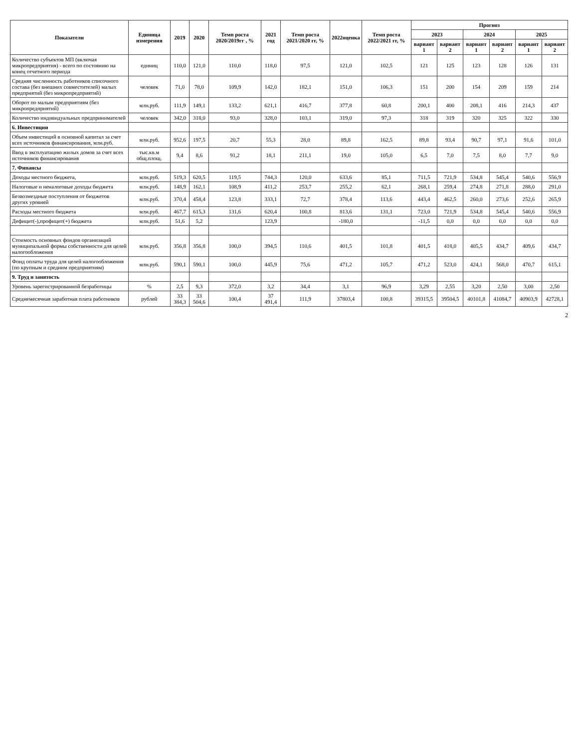| Показатели | Единица измерения | 2019 | 2020 | Темп роста 2020/2019гг , % | 2021 год | Темп роста 2021/2020 гг, % | 2022оценка | Темп роста 2022/2021 гг, % | Прогноз | | | | | |
| --- | --- | --- | --- | --- | --- | --- | --- | --- | --- | --- | --- | --- | --- | --- |
| | | | | | | | | | 2023 | | 2024 | | 2025 | |
| | | | | | | | | | вариант 1 | вариант 2 | вариант 1 | вариант 2 | вариант 1 | вариант 2 |
| Количество субъектов МП (включая микропредприятия) - всего по состоянию на конец отчетного периода | единиц | 110,0 | 121,0 | 110,0 | 118,0 | 97,5 | 121,0 | 102,5 | 121 | 125 | 123 | 128 | 126 | 131 |
| Средняя численность работников списочного состава (без внешних совместителей) малых предприятий (без микропредприятий) | человек | 71,0 | 78,0 | 109,9 | 142,0 | 182,1 | 151,0 | 106,3 | 151 | 200 | 154 | 209 | 159 | 214 |
| Оборот по малым предприятиям (без микропредприятий) | млн.руб. | 111,9 | 149,1 | 133,2 | 621,1 | 416,7 | 377,8 | 60,8 | 200,1 | 400 | 208,1 | 416 | 214,3 | 437 |
| Количество индивидуальных предпринимателей | человек | 342,0 | 318,0 | 93,0 | 328,0 | 103,1 | 319,0 | 97,3 | 318 | 319 | 320 | 325 | 322 | 330 |
| 6. Инвестиции | | | | | | | | | | | | | | |
| Объем инвестиций в основной капитал за счет всех источников финансирования, млн.руб. | млн.руб. | 952,6 | 197,5 | 20,7 | 55,3 | 28,0 | 89,8 | 162,5 | 89,8 | 93,4 | 90,7 | 97,1 | 91,6 | 101,0 |
| Ввод в эксплуатацию жилых домов за счет всех источников финансирования | тыс.кв.м общ.площ. | 9,4 | 8,6 | 91,2 | 18,1 | 211,1 | 19,0 | 105,0 | 6,5 | 7,0 | 7,5 | 8,0 | 7,7 | 9,0 |
| 7. Финансы | | | | | | | | | | | | | | |
| Доходы местного бюджета, | млн.руб. | 519,3 | 620,5 | 119,5 | 744,3 | 120,0 | 633,6 | 85,1 | 711,5 | 721,9 | 534,8 | 545,4 | 540,6 | 556,9 |
| Налоговые и неналоговые доходы бюджета | млн.руб. | 148,9 | 162,1 | 108,9 | 411,2 | 253,7 | 255,2 | 62,1 | 268,1 | 259,4 | 274,8 | 271,8 | 288,0 | 291,0 |
| Безвозмездные поступления от бюджетов других уровней | млн.руб. | 370,4 | 458,4 | 123,8 | 333,1 | 72,7 | 378,4 | 113,6 | 443,4 | 462,5 | 260,0 | 273,6 | 252,6 | 265,9 |
| Расходы местного бюджета | млн.руб. | 467,7 | 615,3 | 131,6 | 620,4 | 100,8 | 813,6 | 131,1 | 723,0 | 721,9 | 534,8 | 545,4 | 540,6 | 556,9 |
| Дефицит(-),профицит(+) бюджета | млн.руб. | 51,6 | 5,2 | | 123,9 | | -180,0 | | -11,5 | 0,0 | 0,0 | 0,0 | 0,0 | 0,0 |
| Стоимость основных фондов организаций муниципальной формы собственности для целей налогообложения | млн.руб. | 356,8 | 356,8 | 100,0 | 394,5 | 110,6 | 401,5 | 101,8 | 401,5 | 418,0 | 405,5 | 434,7 | 409,6 | 434,7 |
| Фонд оплаты труда для целей налогообложения (по крупным и средним предприятиям) | млн.руб. | 590,1 | 590,1 | 100,0 | 445,9 | 75,6 | 471,2 | 105,7 | 471,2 | 523,0 | 424,1 | 568,0 | 470,7 | 615,1 |
| 9. Труд и занятость | | | | | | | | | | | | | | |
| Уровень зарегистрированной безработицы | % | 2,5 | 9,3 | 372,0 | 3,2 | 34,4 | 3,1 | 96,9 | 3,29 | 2,55 | 3,20 | 2,50 | 3,00 | 2,50 |
| Среднемесячная заработная плата работников | рублей | 33 384,3 | 33 504,6 | 100,4 | 37 491,4 | 111,9 | 37803,4 | 100,8 | 39315,5 | 39504,5 | 40101,8 | 41084,7 | 40903,9 | 42728,1 |
2